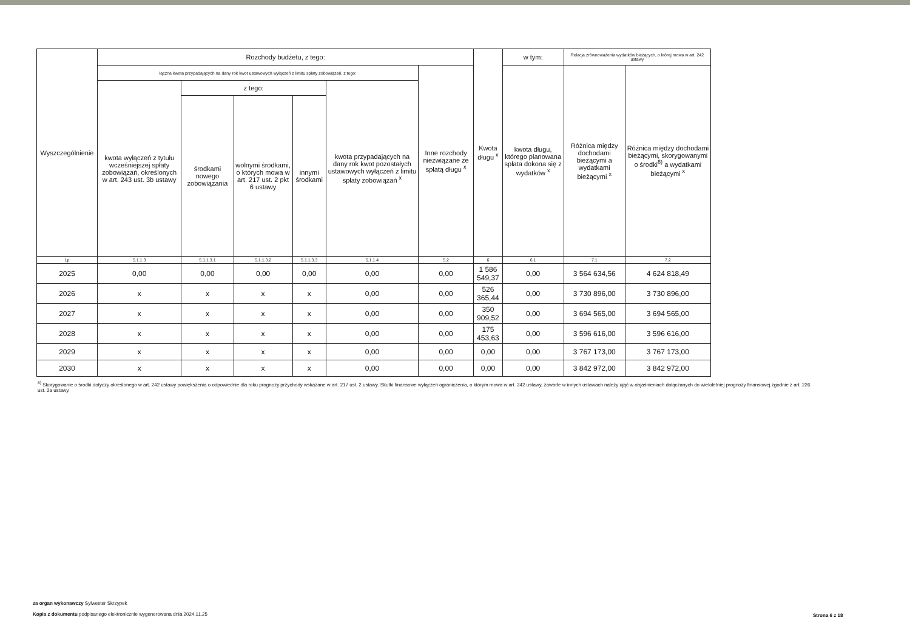| Wyszczególnienie | Rozchody budżetu, z tego: | | | | | | Kwota długu <sup>x</sup> | w tym: | Relacja zrównoważenia wydatków bieżących, o której mowa w art. 242 ustawy | |
| --- | --- | --- | --- | --- | --- | --- | --- | --- | --- | --- |
| | łączna kwota przypadających na dany rok kwot ustawowych wyłączeń z limitu spłaty zobowiązań, z tego: | | | | | Inne rozchody niezwiązane ze spłatą długu <sup>x</sup> | | kwota długu, którego planowana spłata dokona się z wydatków <sup>x</sup> | Różnica między dochodami bieżącymi a wydatkami bieżącymi <sup>x</sup> | Różnica między dochodami bieżącymi, skorygowanymi o środki<sup>8)</sup> a wydatkami bieżącymi <sup>x</sup> |
| | kwota wyłączeń z tytułu wcześniejszej spłaty zobowiązań, określonych w art. 243 ust. 3b ustawy | z tego: | | | kwota przypadających na dany rok kwot pozostałych ustawowych wyłączeń z limitu spłaty zobowiązań <sup>x</sup> | | | | | |
| | | środkami nowego zobowiązania | wolnymi środkami, o których mowa w art. 217 ust. 2 pkt 6 ustawy | innymi środkami | | | | | | |
| Lp | 5.1.1.3 | 5.1.1.3.1 | 5.1.1.3.2 | 5.1.1.3.3 | 5.1.1.4 | 5.2 | 6 | 6.1 | 7.1 | 7.2 |
| 2025 | 0,00 | 0,00 | 0,00 | 0,00 | 0,00 | 0,00 | 1 586 549,37 | 0,00 | 3 564 634,56 | 4 624 818,49 |
| 2026 | x | x | x | x | 0,00 | 0,00 | 526 365,44 | 0,00 | 3 730 896,00 | 3 730 896,00 |
| 2027 | x | x | x | x | 0,00 | 0,00 | 350 909,52 | 0,00 | 3 694 565,00 | 3 694 565,00 |
| 2028 | x | x | x | x | 0,00 | 0,00 | 175 453,63 | 0,00 | 3 596 616,00 | 3 596 616,00 |
| 2029 | x | x | x | x | 0,00 | 0,00 | 0,00 | 0,00 | 3 767 173,00 | 3 767 173,00 |
| 2030 | x | x | x | x | 0,00 | 0,00 | 0,00 | 0,00 | 3 842 972,00 | 3 842 972,00 |
<sup>8)</sup> Skorygowanie o środki dotyczy określonego w art. 242 ustawy powiększenia o odpowiednie dla roku prognozy przychody wskazane w art. 217 ust. 2 ustawy. Skutki finansowe wyłączeń ograniczenia, o którym mowa w art. 242 ustawy, zawarte w innych ustawach należy ująć w objaśnieniach dołączanych do wieloletniej prognozy finansowej zgodnie z art. 226 ust. 2a ustawy.
za organ wykonawczy Sylwester Skrzypek
Kopia z dokumentu podpisanego elektronicznie wygenerowana dnia 2024.11.25
Strona 6 z 18